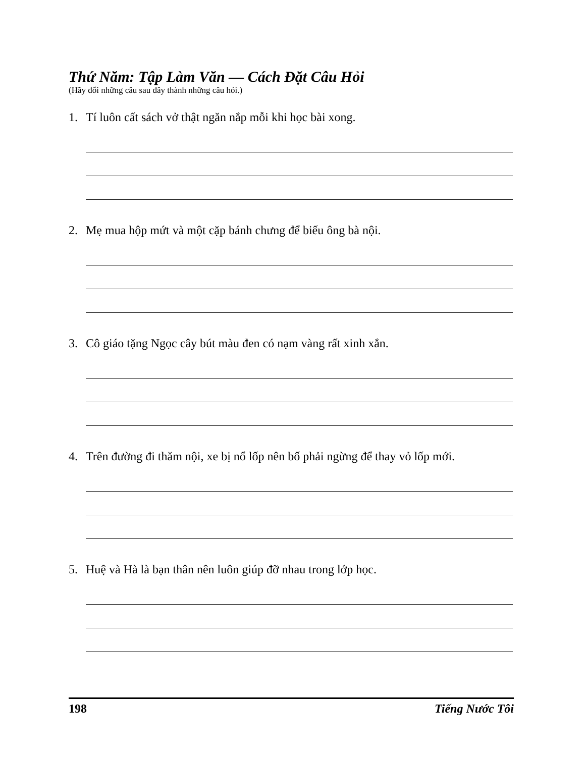Thứ Năm: Tập Làm Văn — Cách Đặt Câu Hỏi
(Hãy đổi những câu sau đây thành những câu hỏi.)
1. Tí luôn cất sách vở thật ngăn nắp mỗi khi học bài xong.
2. Mẹ mua hộp mứt và một cặp bánh chưng để biếu ông bà nội.
3. Cô giáo tặng Ngọc cây bút màu đen có nạm vàng rất xinh xắn.
4. Trên đường đi thăm nội, xe bị nổ lốp nên bố phải ngừng để thay vỏ lốp mới.
5. Huệ và Hà là bạn thân nên luôn giúp đỡ nhau trong lớp học.
198 Tiếng Nước Tôi